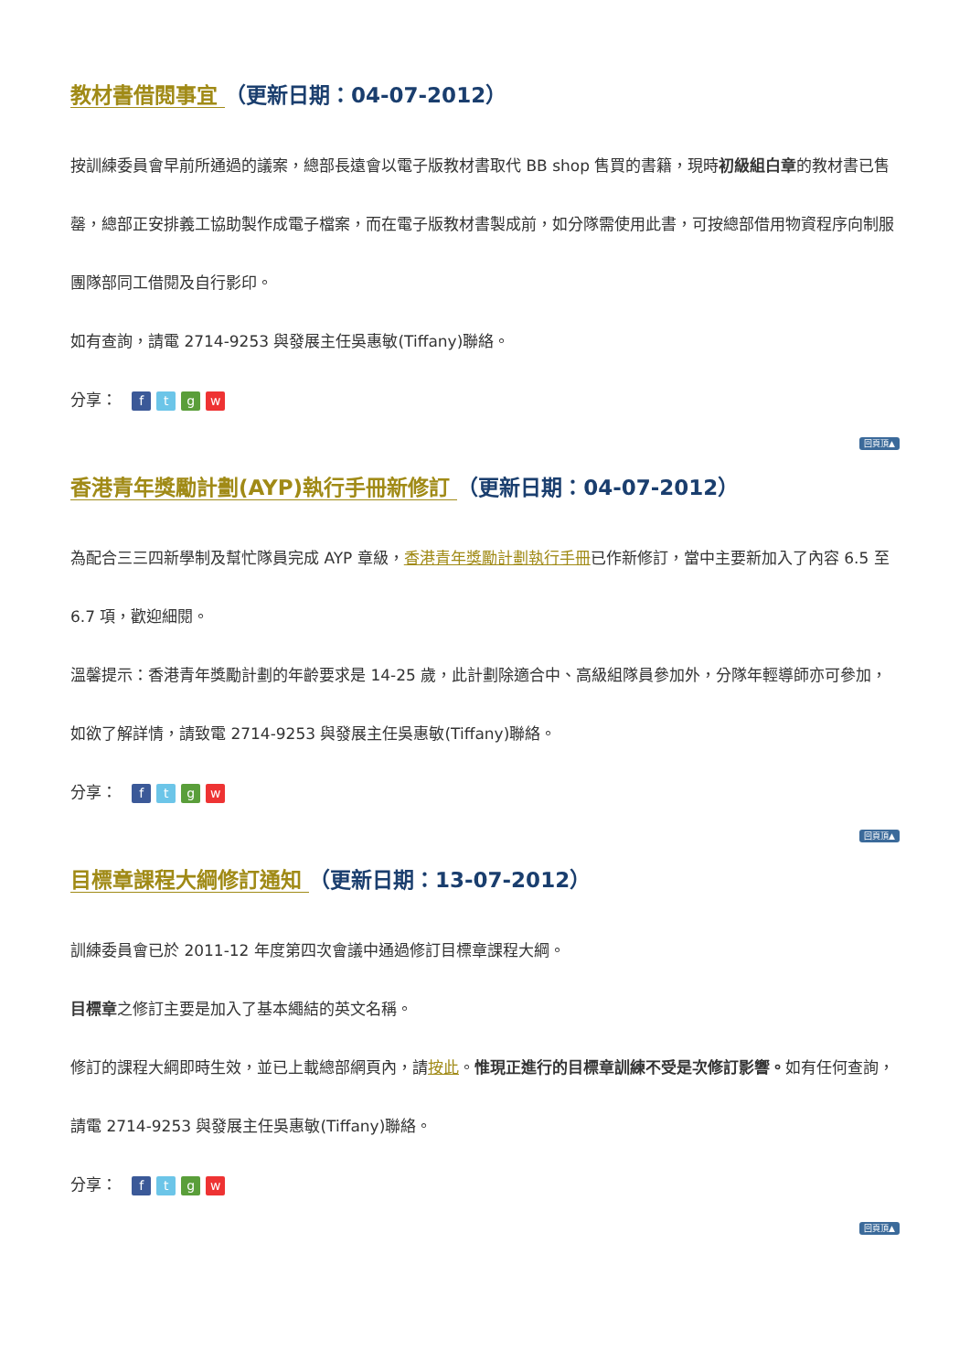教材書借閱事宜 （更新日期：04-07-2012）
按訓練委員會早前所通過的議案，總部長遠會以電子版教材書取代 BB shop 售買的書籍，現時初級組白章的教材書已售罄，總部正安排義工協助製作成電子檔案，而在電子版教材書製成前，如分隊需使用此書，可按總部借用物資程序向制服團隊部同工借閱及自行影印。
如有查詢，請電 2714-9253 與發展主任吳惠敏(Tiffany)聯絡。
分享： ftgw
回頁頂▲
香港青年獎勵計劃(AYP)執行手冊新修訂 （更新日期：04-07-2012）
為配合三三四新學制及幫忙隊員完成 AYP 章級，香港青年獎勵計劃執行手冊已作新修訂，當中主要新加入了內容 6.5 至 6.7 項，歡迎細閱。
溫馨提示：香港青年獎勵計劃的年齡要求是 14-25 歲，此計劃除適合中、高級組隊員參加外，分隊年輕導師亦可參加，如欲了解詳情，請致電 2714-9253 與發展主任吳惠敏(Tiffany)聯絡。
分享： ftgw
回頁頂▲
目標章課程大綱修訂通知 （更新日期：13-07-2012）
訓練委員會已於 2011-12 年度第四次會議中通過修訂目標章課程大綱。
目標章之修訂主要是加入了基本繩結的英文名稱。
修訂的課程大綱即時生效，並已上載總部網頁內，請按此。惟現正進行的目標章訓練不受是次修訂影響。如有任何查詢，請電 2714-9253 與發展主任吳惠敏(Tiffany)聯絡。
分享： ftgw
回頁頂▲